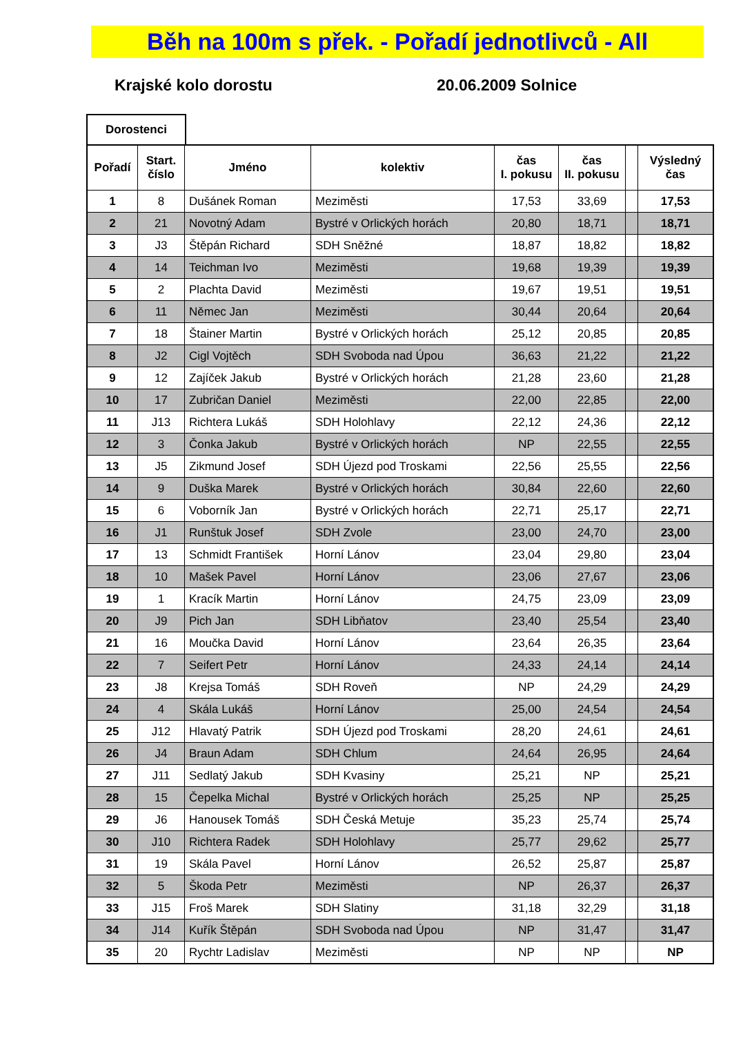Běh na 100m s přek. - Pořadí jednotlivců - All
Krajské kolo dorostu 20.06.2009 Solnice
Dorostenci
| Pořadí | Start. číslo | Jméno | kolektiv | čas I. pokusu | čas II. pokusu | | Výsledný čas |
| --- | --- | --- | --- | --- | --- | --- | --- |
| 1 | 8 | Dušánek Roman | Meziměsti | 17,53 | 33,69 | | 17,53 |
| 2 | 21 | Novotný Adam | Bystré v Orlických horách | 20,80 | 18,71 | | 18,71 |
| 3 | J3 | Štěpán Richard | SDH Sněžné | 18,87 | 18,82 | | 18,82 |
| 4 | 14 | Teichman Ivo | Meziměsti | 19,68 | 19,39 | | 19,39 |
| 5 | 2 | Plachta David | Meziměsti | 19,67 | 19,51 | | 19,51 |
| 6 | 11 | Němec Jan | Meziměsti | 30,44 | 20,64 | | 20,64 |
| 7 | 18 | Štainer Martin | Bystré v Orlických horách | 25,12 | 20,85 | | 20,85 |
| 8 | J2 | Cigl Vojtěch | SDH Svoboda nad Úpou | 36,63 | 21,22 | | 21,22 |
| 9 | 12 | Zajíček Jakub | Bystré v Orlických horách | 21,28 | 23,60 | | 21,28 |
| 10 | 17 | Zubričan Daniel | Meziměsti | 22,00 | 22,85 | | 22,00 |
| 11 | J13 | Richtera Lukáš | SDH Holohlavy | 22,12 | 24,36 | | 22,12 |
| 12 | 3 | Čonka Jakub | Bystré v Orlických horách | NP | 22,55 | | 22,55 |
| 13 | J5 | Zikmund Josef | SDH Újezd pod Troskami | 22,56 | 25,55 | | 22,56 |
| 14 | 9 | Duška Marek | Bystré v Orlických horách | 30,84 | 22,60 | | 22,60 |
| 15 | 6 | Voborník Jan | Bystré v Orlických horách | 22,71 | 25,17 | | 22,71 |
| 16 | J1 | Runštuk Josef | SDH Zvole | 23,00 | 24,70 | | 23,00 |
| 17 | 13 | Schmidt František | Horní Lánov | 23,04 | 29,80 | | 23,04 |
| 18 | 10 | Mašek Pavel | Horní Lánov | 23,06 | 27,67 | | 23,06 |
| 19 | 1 | Kracík Martin | Horní Lánov | 24,75 | 23,09 | | 23,09 |
| 20 | J9 | Pich Jan | SDH Libňatov | 23,40 | 25,54 | | 23,40 |
| 21 | 16 | Moučka David | Horní Lánov | 23,64 | 26,35 | | 23,64 |
| 22 | 7 | Seifert Petr | Horní Lánov | 24,33 | 24,14 | | 24,14 |
| 23 | J8 | Krejsa Tomáš | SDH Roveň | NP | 24,29 | | 24,29 |
| 24 | 4 | Skála Lukáš | Horní Lánov | 25,00 | 24,54 | | 24,54 |
| 25 | J12 | Hlavatý Patrik | SDH Újezd pod Troskami | 28,20 | 24,61 | | 24,61 |
| 26 | J4 | Braun Adam | SDH Chlum | 24,64 | 26,95 | | 24,64 |
| 27 | J11 | Sedlatý Jakub | SDH Kvasiny | 25,21 | NP | | 25,21 |
| 28 | 15 | Čepelka Michal | Bystré v Orlických horách | 25,25 | NP | | 25,25 |
| 29 | J6 | Hanousek Tomáš | SDH Česká Metuje | 35,23 | 25,74 | | 25,74 |
| 30 | J10 | Richtera Radek | SDH Holohlavy | 25,77 | 29,62 | | 25,77 |
| 31 | 19 | Skála Pavel | Horní Lánov | 26,52 | 25,87 | | 25,87 |
| 32 | 5 | Škoda Petr | Meziměsti | NP | 26,37 | | 26,37 |
| 33 | J15 | Froš Marek | SDH Slatiny | 31,18 | 32,29 | | 31,18 |
| 34 | J14 | Kuřík Štěpán | SDH Svoboda nad Úpou | NP | 31,47 | | 31,47 |
| 35 | 20 | Rychtr Ladislav | Meziměsti | NP | NP | | NP |